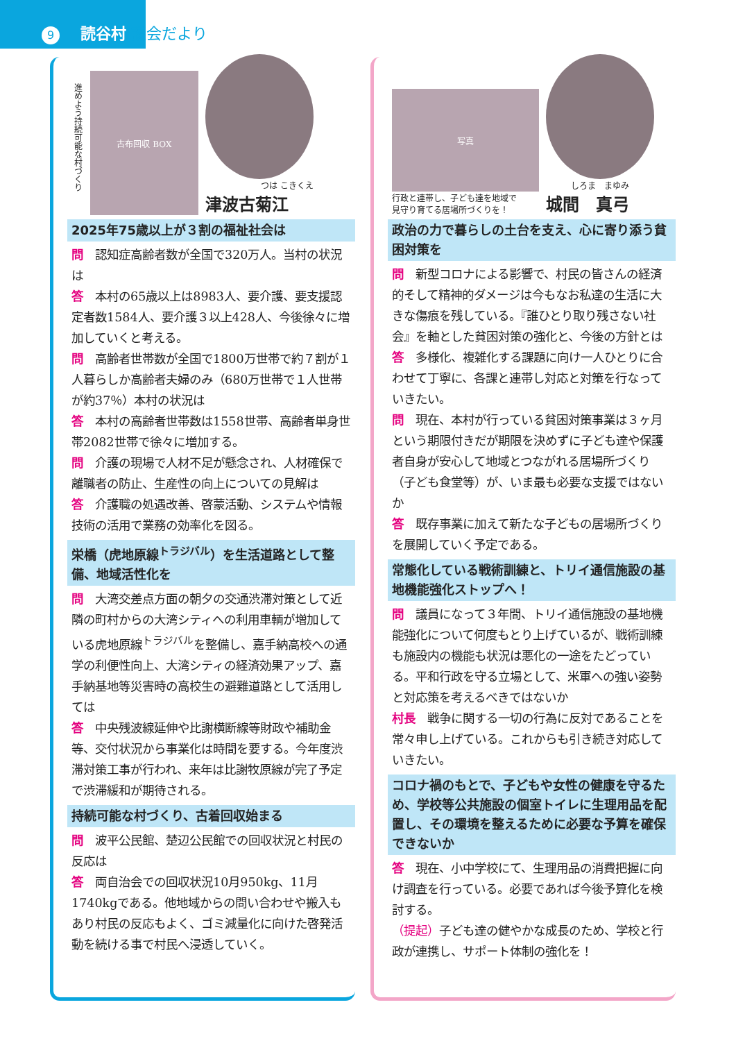9 読谷村 議会だより
進めよう持続可能な村づくり
古布回収 BOX
つは こきくえ
津波古菊江
2025年75歳以上が３割の福祉社会は
問　認知症高齢者数が全国で320万人。当村の状況は
答　本村の65歳以上は8983人、要介護、要支援認定者数1584人、要介護３以上428人、今後徐々に増加していくと考える。
問　高齢者世帯数が全国で1800万世帯で約７割が１人暮らしか高齢者夫婦のみ（680万世帯で１人世帯が約37％）本村の状況は
答　本村の高齢者世帯数は1558世帯、高齢者単身世帯2082世帯で徐々に増加する。
問　介護の現場で人材不足が懸念され、人材確保で離職者の防止、生産性の向上についての見解は
答　介護職の処遇改善、啓蒙活動、システムや情報技術の活用で業務の効率化を図る。
栄橋（虎地原線<sup>トラジバル</sup>）を生活道路として整備、地域活性化を
問　大湾交差点方面の朝夕の交通渋滞対策として近隣の町村からの大湾シティへの利用車輌が増加している虎地原線<sup>トラジバル</sup>を整備し、嘉手納高校への通学の利便性向上、大湾シティの経済効果アップ、嘉手納基地等災害時の高校生の避難道路として活用しては
答　中央残波線延伸や比謝横断線等財政や補助金等、交付状況から事業化は時間を要する。今年度渋滞対策工事が行われ、来年は比謝牧原線が完了予定で渋滞緩和が期待される。
持続可能な村づくり、古着回収始まる
問　波平公民館、楚辺公民館での回収状況と村民の反応は
答　両自治会での回収状況10月950kg、11月1740kgである。他地域からの問い合わせや搬入もあり村民の反応もよく、ゴミ減量化に向けた啓発活動を続ける事で村民へ浸透していく。
写真
行政と連帯し、子ども達を地域で
見守り育てる居場所づくりを！
しろま　まゆみ
城間　真弓
政治の力で暮らしの土台を支え、心に寄り添う貧困対策を
問　新型コロナによる影響で、村民の皆さんの経済的そして精神的ダメージは今もなお私達の生活に大きな傷痕を残している。『誰ひとり取り残さない社会』を軸とした貧困対策の強化と、今後の方針とは
答　多様化、複雑化する課題に向け一人ひとりに合わせて丁寧に、各課と連帯し対応と対策を行なっていきたい。
問　現在、本村が行っている貧困対策事業は３ヶ月という期限付きだが期限を決めずに子ども達や保護者自身が安心して地域とつながれる居場所づくり（子ども食堂等）が、いま最も必要な支援ではないか
答　既存事業に加えて新たな子どもの居場所づくりを展開していく予定である。
常態化している戦術訓練と、トリイ通信施設の基地機能強化ストップへ！
問　議員になって３年間、トリイ通信施設の基地機能強化について何度もとり上げているが、戦術訓練も施設内の機能も状況は悪化の一途をたどっている。平和行政を守る立場として、米軍への強い姿勢と対応策を考えるべきではないか
村長　戦争に関する一切の行為に反対であることを常々申し上げている。これからも引き続き対応していきたい。
コロナ禍のもとで、子どもや女性の健康を守るため、学校等公共施設の個室トイレに生理用品を配置し、その環境を整えるために必要な予算を確保できないか
答　現在、小中学校にて、生理用品の消費把握に向け調査を行っている。必要であれば今後予算化を検討する。
（提起）子ども達の健やかな成長のため、学校と行政が連携し、サポート体制の強化を！